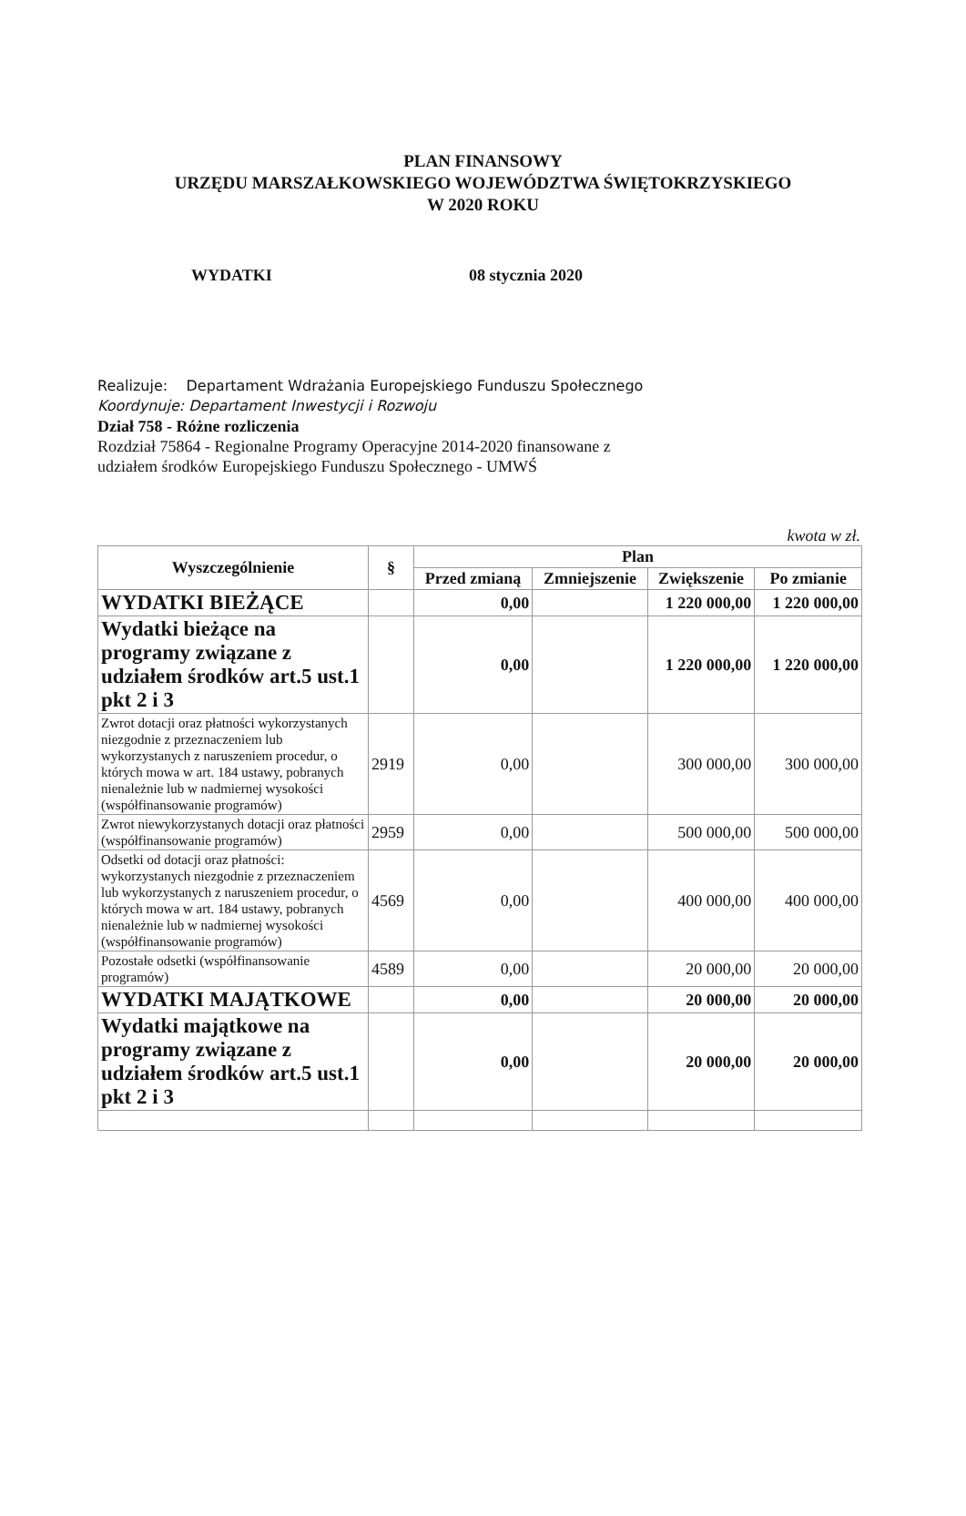PLAN FINANSOWY
URZĘDU MARSZAŁKOWSKIEGO WOJEWÓDZTWA ŚWIĘTOKRZYSKIEGO
W 2020 ROKU
WYDATKI 08 stycznia 2020
Realizuje: Departament Wdrażania Europejskiego Funduszu Społecznego
Koordynuje: Departament Inwestycji i Rozwoju
Dział 758 - Różne rozliczenia
Rozdział 75864 - Regionalne Programy Operacyjne 2014-2020 finansowane z
udziałem środków Europejskiego Funduszu Społecznego - UMWŚ
kwota w zł.
| Wyszczególnienie | § | Plan | | | |
| --- | --- | --- | --- | --- | --- |
| | | Przed zmianą | Zmniejszenie | Zwiększenie | Po zmianie |
| WYDATKI BIEŻĄCE | | 0,00 | | 1 220 000,00 | 1 220 000,00 |
| Wydatki bieżące na programy związane z udziałem środków art.5 ust.1 pkt 2 i 3 | | 0,00 | | 1 220 000,00 | 1 220 000,00 |
| Zwrot dotacji oraz płatności wykorzystanych niezgodnie z przeznaczeniem lub wykorzystanych z naruszeniem procedur, o których mowa w art. 184 ustawy, pobranych nienależnie lub w nadmiernej wysokości (współfinansowanie programów) | 2919 | 0,00 | | 300 000,00 | 300 000,00 |
| Zwrot niewykorzystanych dotacji oraz płatności (współfinansowanie programów) | 2959 | 0,00 | | 500 000,00 | 500 000,00 |
| Odsetki od dotacji oraz płatności: wykorzystanych niezgodnie z przeznaczeniem lub wykorzystanych z naruszeniem procedur, o których mowa w art. 184 ustawy, pobranych nienależnie lub w nadmiernej wysokości (współfinansowanie programów) | 4569 | 0,00 | | 400 000,00 | 400 000,00 |
| Pozostałe odsetki (współfinansowanie programów) | 4589 | 0,00 | | 20 000,00 | 20 000,00 |
| WYDATKI MAJĄTKOWE | | 0,00 | | 20 000,00 | 20 000,00 |
| Wydatki majątkowe na programy związane z udziałem środków art.5 ust.1 pkt 2 i 3 | | 0,00 | | 20 000,00 | 20 000,00 |